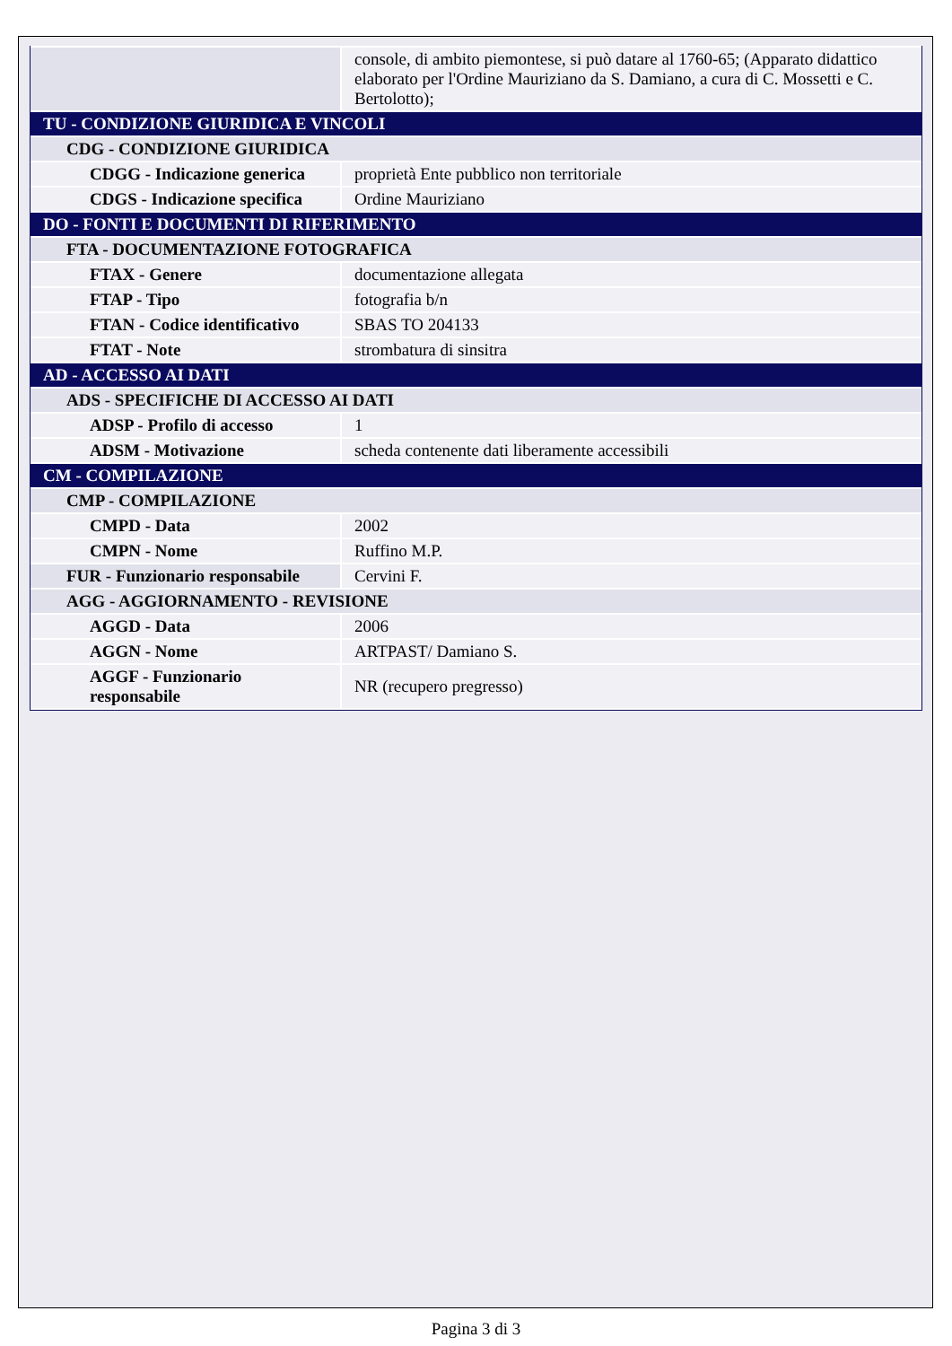| | console, di ambito piemontese, si può datare al 1760-65; (Apparato didattico elaborato per l'Ordine Mauriziano da S. Damiano, a cura di C. Mossetti e C. Bertolotto); |
| TU - CONDIZIONE GIURIDICA E VINCOLI | |
| CDG - CONDIZIONE GIURIDICA | |
| CDGG - Indicazione generica | proprietà Ente pubblico non territoriale |
| CDGS - Indicazione specifica | Ordine Mauriziano |
| DO - FONTI E DOCUMENTI DI RIFERIMENTO | |
| FTA - DOCUMENTAZIONE FOTOGRAFICA | |
| FTAX - Genere | documentazione allegata |
| FTAP - Tipo | fotografia b/n |
| FTAN - Codice identificativo | SBAS TO 204133 |
| FTAT - Note | strombatura di sinsitra |
| AD - ACCESSO AI DATI | |
| ADS - SPECIFICHE DI ACCESSO AI DATI | |
| ADSP - Profilo di accesso | 1 |
| ADSM - Motivazione | scheda contenente dati liberamente accessibili |
| CM - COMPILAZIONE | |
| CMP - COMPILAZIONE | |
| CMPD - Data | 2002 |
| CMPN - Nome | Ruffino M.P. |
| FUR - Funzionario responsabile | Cervini F. |
| AGG - AGGIORNAMENTO - REVISIONE | |
| AGGD - Data | 2006 |
| AGGN - Nome | ARTPAST/ Damiano S. |
| AGGF - Funzionario responsabile | NR (recupero pregresso) |
Pagina 3 di 3